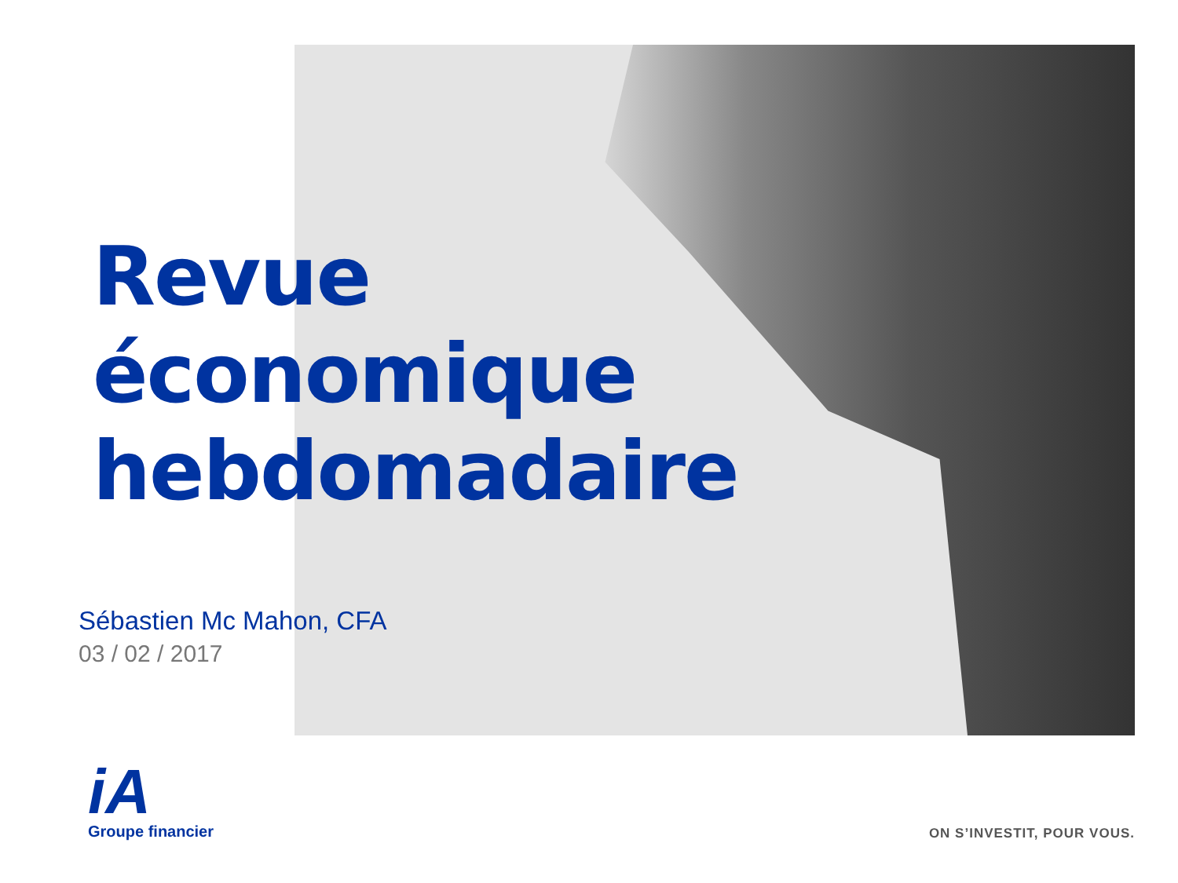Revue
économique
hebdomadaire
Sébastien Mc Mahon, CFA
03 / 02 / 2017
iA
Groupe financier
ON S’INVESTIT, POUR VOUS.